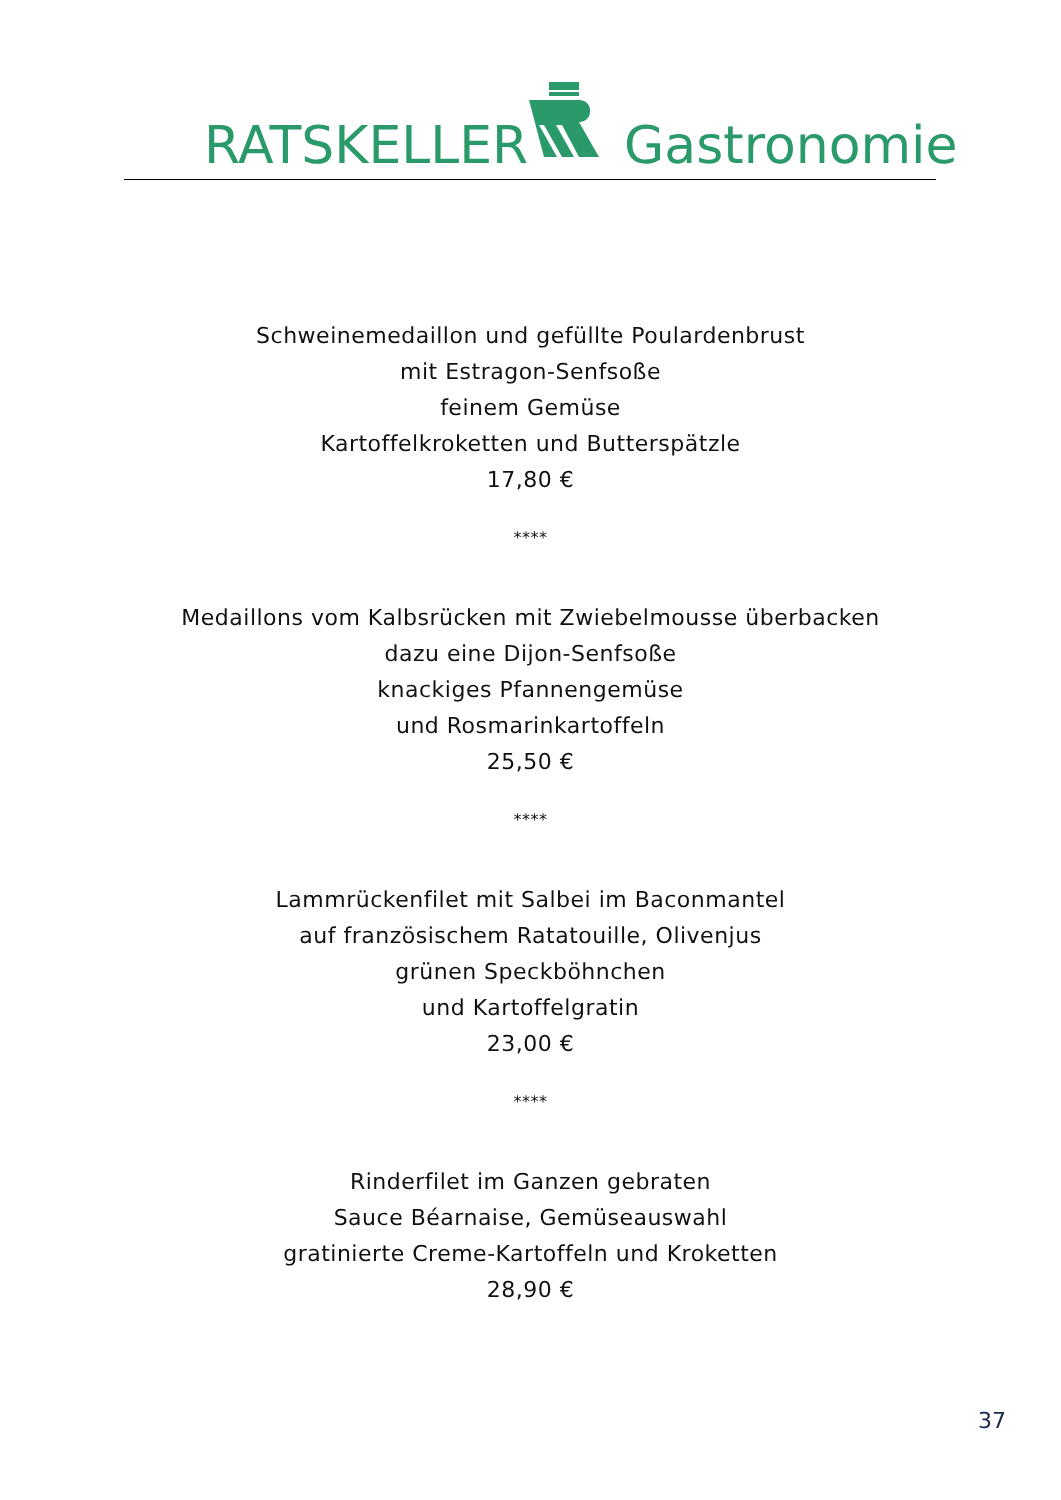RATSKELLER Gastronomie
Schweinemedaillon und gefüllte Poulardenbrust
mit Estragon-Senfsoße
feinem Gemüse
Kartoffelkroketten und Butterspätzle
17,80 €
****
Medaillons vom Kalbsrücken mit Zwiebelmousse überbacken
dazu eine Dijon-Senfsoße
knackiges Pfannengemüse
und Rosmarinkartoffeln
25,50 €
****
Lammrückenfilet mit Salbei im Baconmantel
auf französischem Ratatouille, Olivenjus
grünen Speckböhnchen
und Kartoffelgratin
23,00 €
****
Rinderfilet im Ganzen gebraten
Sauce Béarnaise, Gemüseauswahl
gratinierte Creme-Kartoffeln und Kroketten
28,90 €
37